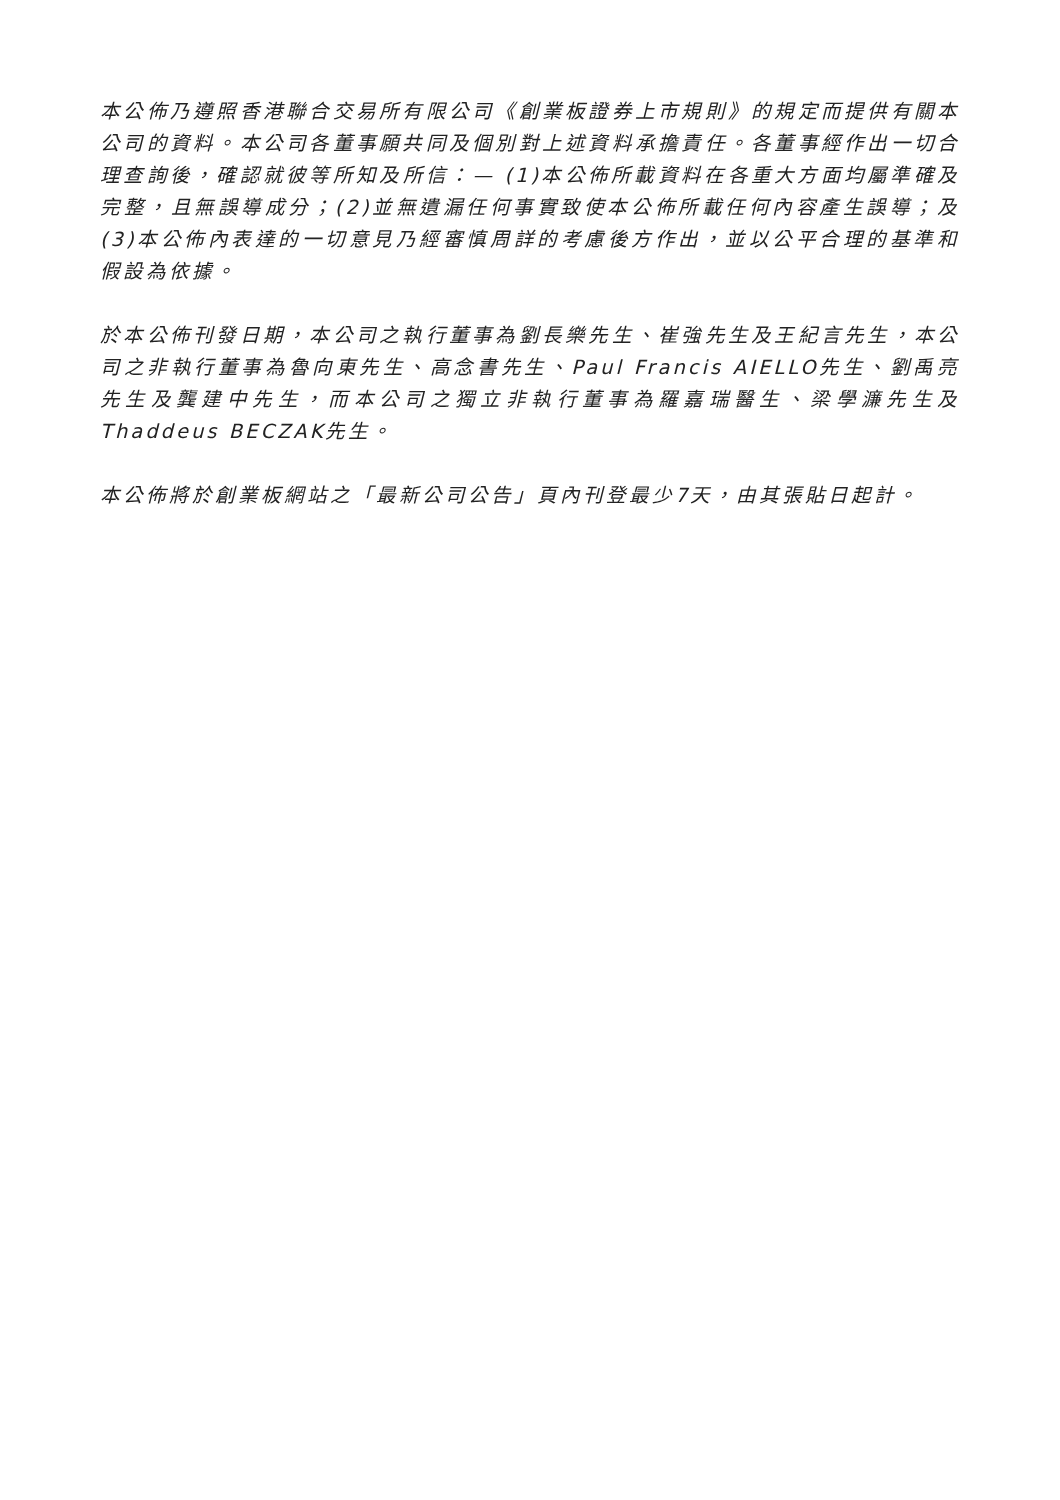本公佈乃遵照香港聯合交易所有限公司《創業板證券上市規則》的規定而提供有關本公司的資料。本公司各董事願共同及個別對上述資料承擔責任。各董事經作出一切合理查詢後，確認就彼等所知及所信：— (1)本公佈所載資料在各重大方面均屬準確及完整，且無誤導成分；(2)並無遺漏任何事實致使本公佈所載任何內容產生誤導；及(3)本公佈內表達的一切意見乃經審慎周詳的考慮後方作出，並以公平合理的基準和假設為依據。
於本公佈刊發日期，本公司之執行董事為劉長樂先生、崔強先生及王紀言先生，本公司之非執行董事為魯向東先生、高念書先生、Paul Francis AIELLO先生、劉禹亮先生及龔建中先生，而本公司之獨立非執行董事為羅嘉瑞醫生、梁學濂先生及Thaddeus BECZAK先生。
本公佈將於創業板網站之「最新公司公告」頁內刊登最少7天，由其張貼日起計。